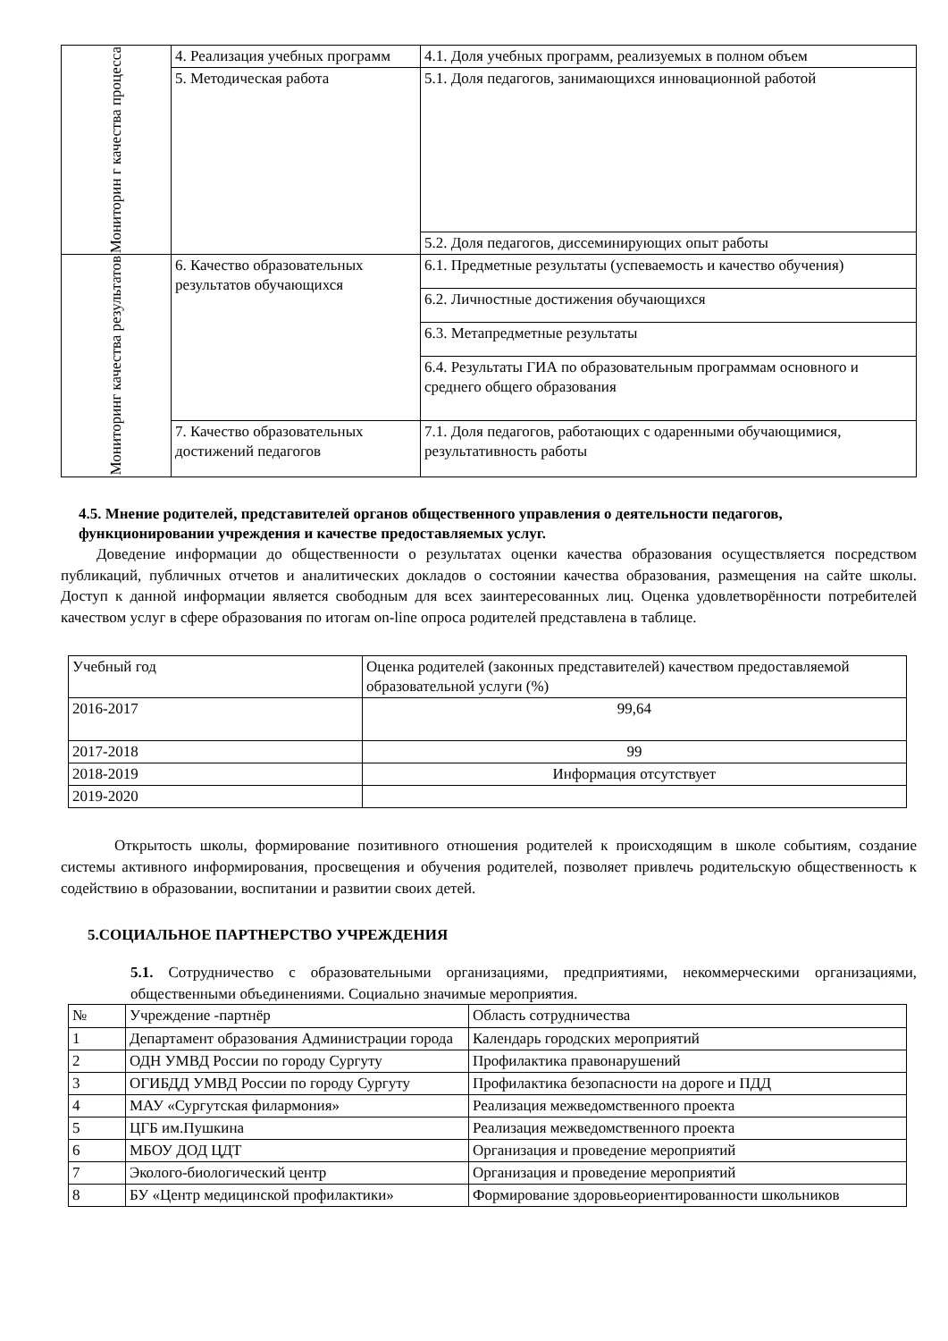| Мониторин г качества процесса | 4. Реализация учебных программ | 4.1. Доля учебных программ, реализуемых в полном объем |
| | 5. Методическая работа | 5.1. Доля педагогов, занимающихся инновационной работой |
| | | 5.2. Доля педагогов, диссеминирующих опыт работы |
| Мониторинг качества результатов | 6. Качество образовательных результатов обучающихся | 6.1. Предметные результаты (успеваемость и качество обучения) |
| | | 6.2. Личностные достижения обучающихся |
| | | 6.3. Метапредметные результаты |
| | | 6.4. Результаты ГИА по образовательным программам основного и среднего общего образования |
| | 7. Качество образовательных достижений педагогов | 7.1. Доля педагогов, работающих с одаренными обучающимися, результативность работы |
4.5. Мнение родителей, представителей органов общественного управления о деятельности педагогов, функционировании учреждения и качестве предоставляемых услуг.
Доведение информации до общественности о результатах оценки качества образования осуществляется посредством публикаций, публичных отчетов и аналитических докладов о состоянии качества образования, размещения на сайте школы. Доступ к данной информации является свободным для всех заинтересованных лиц. Оценка удовлетворённости потребителей качеством услуг в сфере образования по итогам on-line опроса родителей представлена в таблице.
| Учебный год | Оценка родителей (законных представителей) качеством предоставляемой образовательной услуги (%) |
| --- | --- |
| 2016-2017 | 99,64 |
| 2017-2018 | 99 |
| 2018-2019 | Информация отсутствует |
| 2019-2020 | |
Открытость школы, формирование позитивного отношения родителей к происходящим в школе событиям, создание системы активного информирования, просвещения и обучения родителей, позволяет привлечь родительскую общественность к содействию в образовании, воспитании и развитии своих детей.
5.СОЦИАЛЬНОЕ ПАРТНЕРСТВО УЧРЕЖДЕНИЯ
5.1. Сотрудничество с образовательными организациями, предприятиями, некоммерческими организациями, общественными объединениями. Социально значимые мероприятия.
| № | Учреждение -партнёр | Область сотрудничества |
| --- | --- | --- |
| 1 | Департамент образования Администрации города | Календарь городских мероприятий |
| 2 | ОДН УМВД России по городу Сургуту | Профилактика правонарушений |
| 3 | ОГИБДД УМВД России по городу Сургуту | Профилактика безопасности на дороге и ПДД |
| 4 | МАУ «Сургутская филармония» | Реализация межведомственного проекта |
| 5 | ЦГБ им.Пушкина | Реализация межведомственного проекта |
| 6 | МБОУ ДОД ЦДТ | Организация и проведение мероприятий |
| 7 | Эколого-биологический центр | Организация и проведение мероприятий |
| 8 | БУ «Центр медицинской профилактики» | Формирование здоровьеориентированности школьников |